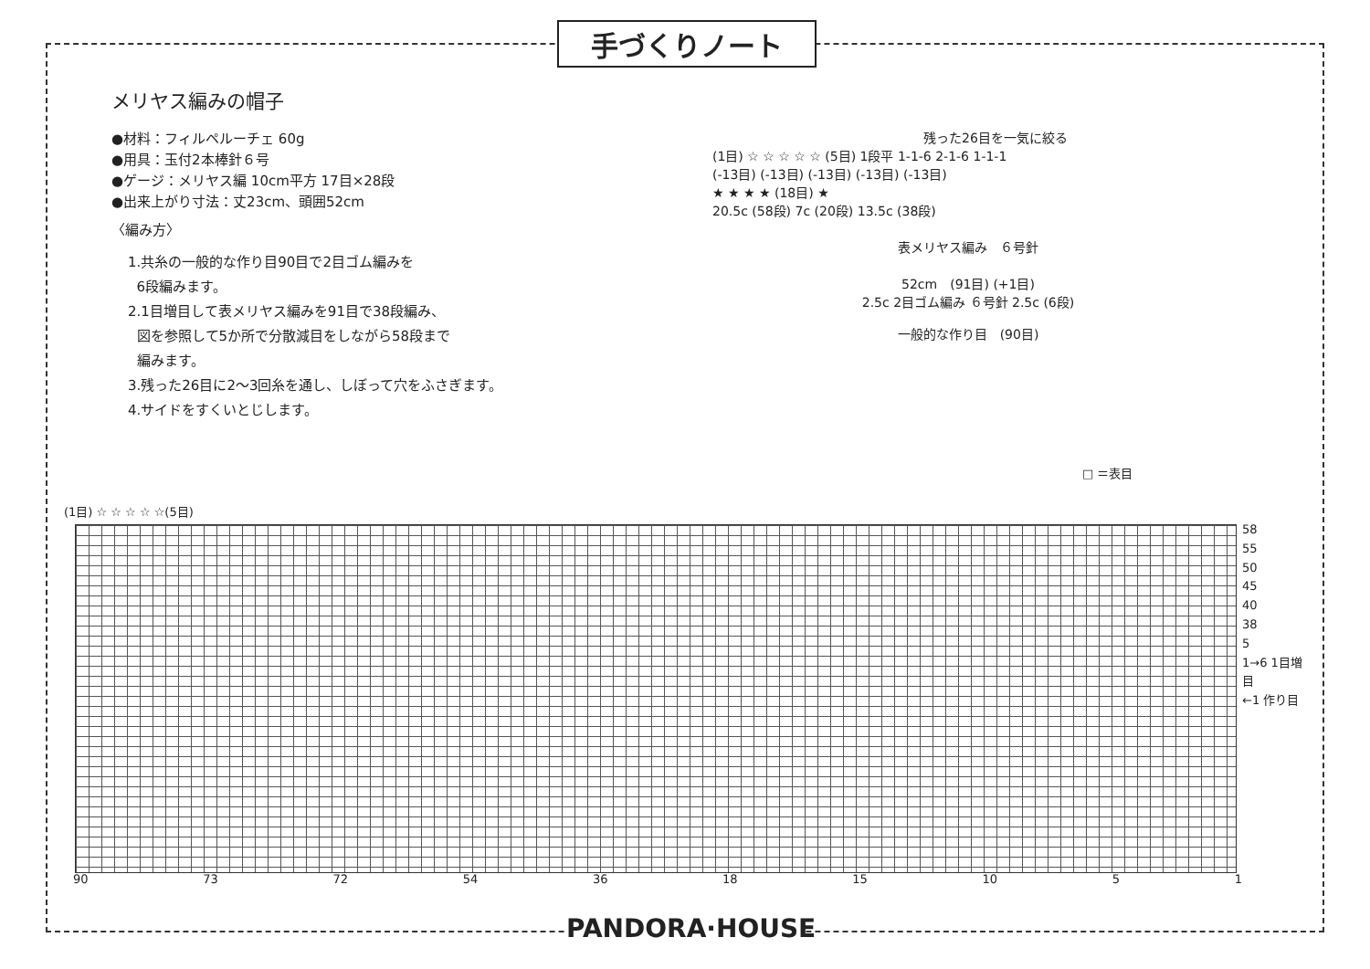手づくりノート
メリヤス編みの帽子
●材料：フィルペルーチェ 60g
●用具：玉付2本棒針６号
●ゲージ：メリヤス編 10cm平方 17目×28段
●出来上がり寸法：丈23cm、頭囲52cm
〈編み方〉
1.共糸の一般的な作り目90目で2目ゴム編みを
6段編みます。
2.1目増目して表メリヤス編みを91目で38段編み、
図を参照して5か所で分散減目をしながら58段まで
編みます。
3.残った26目に2〜3回糸を通し、しぼって穴をふさぎます。
4.サイドをすくいとじします。
残った26目を一気に絞る
(1目) ☆ ☆ ☆ ☆ ☆ (5目) 1段平 1-1-6 2-1-6 1-1-1
(-13目) (-13目) (-13目) (-13目) (-13目)
★ ★ ★ ★ (18目) ★
20.5c (58段) 7c (20段) 13.5c (38段)
表メリヤス編み　６号針
52cm　(91目) (+1目)
2.5c 2目ゴム編み ６号針 2.5c (6段)
一般的な作り目　(90目)
□ ＝表目
(1目) ☆ ☆ ☆ ☆ ☆(5目)
58
55
50
45
40
38
5
1→6 1目増目
←1 作り目
90 73 72 54 36 18 15 10 5 1
PANDORA·HOUSE